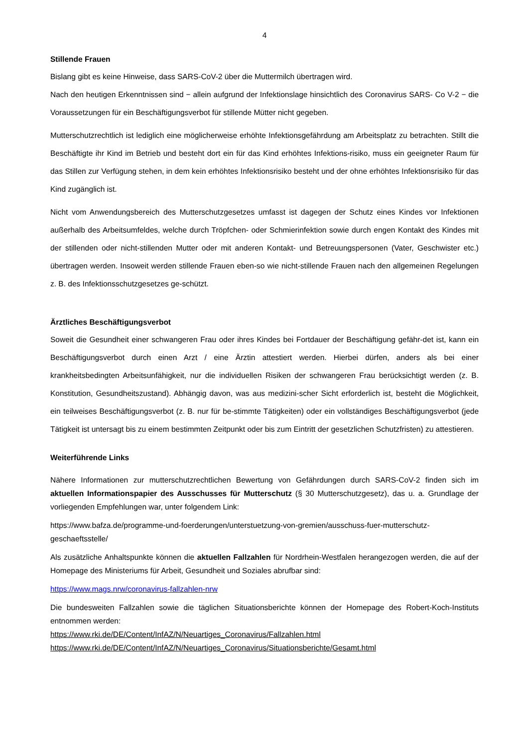4
Stillende Frauen
Bislang gibt es keine Hinweise, dass SARS-CoV-2 über die Muttermilch übertragen wird.
Nach den heutigen Erkenntnissen sind − allein aufgrund der Infektionslage hinsichtlich des Coronavirus SARS- Co V-2 − die Voraussetzungen für ein Beschäftigungsverbot für stillende Mütter nicht gegeben.
Mutterschutzrechtlich ist lediglich eine möglicherweise erhöhte Infektionsgefährdung am Arbeitsplatz zu betrachten. Stillt die Beschäftigte ihr Kind im Betrieb und besteht dort ein für das Kind erhöhtes Infektions-risiko, muss ein geeigneter Raum für das Stillen zur Verfügung stehen, in dem kein erhöhtes Infektionsrisiko besteht und der ohne erhöhtes Infektionsrisiko für das Kind zugänglich ist.
Nicht vom Anwendungsbereich des Mutterschutzgesetzes umfasst ist dagegen der Schutz eines Kindes vor Infektionen außerhalb des Arbeitsumfeldes, welche durch Tröpfchen- oder Schmierinfektion sowie durch engen Kontakt des Kindes mit der stillenden oder nicht-stillenden Mutter oder mit anderen Kontakt- und Betreuungspersonen (Vater, Geschwister etc.) übertragen werden. Insoweit werden stillende Frauen eben-so wie nicht-stillende Frauen nach den allgemeinen Regelungen z. B. des Infektionsschutzgesetzes ge-schützt.
Ärztliches Beschäftigungsverbot
Soweit die Gesundheit einer schwangeren Frau oder ihres Kindes bei Fortdauer der Beschäftigung gefähr-det ist, kann ein Beschäftigungsverbot durch einen Arzt / eine Ärztin attestiert werden. Hierbei dürfen, anders als bei einer krankheitsbedingten Arbeitsunfähigkeit, nur die individuellen Risiken der schwangeren Frau berücksichtigt werden (z. B. Konstitution, Gesundheitszustand). Abhängig davon, was aus medizini-scher Sicht erforderlich ist, besteht die Möglichkeit, ein teilweises Beschäftigungsverbot (z. B. nur für be-stimmte Tätigkeiten) oder ein vollständiges Beschäftigungsverbot (jede Tätigkeit ist untersagt bis zu einem bestimmten Zeitpunkt oder bis zum Eintritt der gesetzlichen Schutzfristen) zu attestieren.
Weiterführende Links
Nähere Informationen zur mutterschutzrechtlichen Bewertung von Gefährdungen durch SARS-CoV-2 finden sich im aktuellen Informationspapier des Ausschusses für Mutterschutz (§ 30 Mutterschutzgesetz), das u. a. Grundlage der vorliegenden Empfehlungen war, unter folgendem Link:
https://www.bafza.de/programme-und-foerderungen/unterstuetzung-von-gremien/ausschuss-fuer-mutterschutz-geschaeftsstelle/
Als zusätzliche Anhaltspunkte können die aktuellen Fallzahlen für Nordrhein-Westfalen herangezogen werden, die auf der Homepage des Ministeriums für Arbeit, Gesundheit und Soziales abrufbar sind:
https://www.mags.nrw/coronavirus-fallzahlen-nrw
Die bundesweiten Fallzahlen sowie die täglichen Situationsberichte können der Homepage des Robert-Koch-Instituts entnommen werden:
https://www.rki.de/DE/Content/InfAZ/N/Neuartiges_Coronavirus/Fallzahlen.html
https://www.rki.de/DE/Content/InfAZ/N/Neuartiges_Coronavirus/Situationsberichte/Gesamt.html